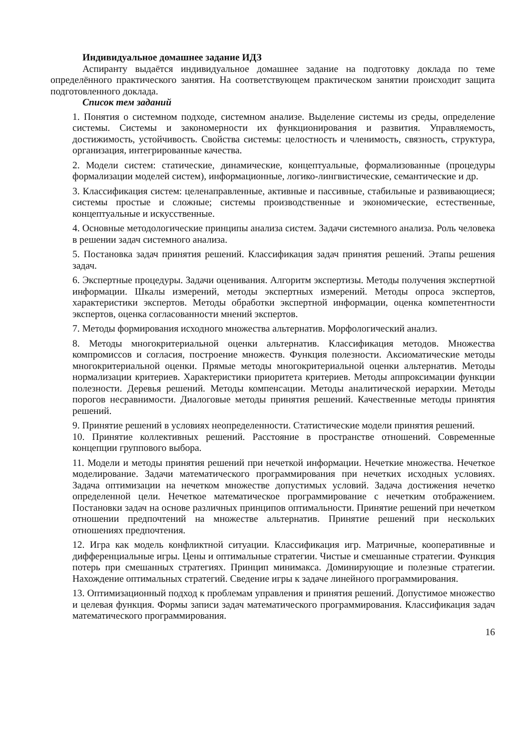Индивидуальное домашнее задание ИДЗ
Аспиранту выдаётся индивидуальное домашнее задание на подготовку доклада по теме определённого практического занятия. На соответствующем практическом занятии происходит защита подготовленного доклада.
Список тем заданий
1. Понятия о системном подходе, системном анализе. Выделение системы из среды, определение системы. Системы и закономерности их функционирования и развития. Управляемость, достижимость, устойчивость. Свойства системы: целостность и членимость, связность, структура, организация, интегрированные качества.
2. Модели систем: статические, динамические, концептуальные, формализованные (процедуры формализации моделей систем), информационные, логико-лингвистические, семантические и др.
3. Классификация систем: целенаправленные, активные и пассивные, стабильные и развивающиеся; системы простые и сложные; системы производственные и экономические, естественные, концептуальные и искусственные.
4. Основные методологические принципы анализа систем. Задачи системного анализа. Роль человека в решении задач системного анализа.
5. Постановка задач принятия решений. Классификация задач принятия решений. Этапы решения задач.
6. Экспертные процедуры. Задачи оценивания. Алгоритм экспертизы. Методы получения экспертной информации. Шкалы измерений, методы экспертных измерений. Методы опроса экспертов, характеристики экспертов. Методы обработки экспертной информации, оценка компетентности экспертов, оценка согласованности мнений экспертов.
7. Методы формирования исходного множества альтернатив. Морфологический анализ.
8. Методы многокритериальной оценки альтернатив. Классификация методов. Множества компромиссов и согласия, построение множеств. Функция полезности. Аксиоматические методы многокритериальной оценки. Прямые методы многокритериальной оценки альтернатив. Методы нормализации критериев. Характеристики приоритета критериев. Методы аппроксимации функции полезности. Деревья решений. Методы компенсации. Методы аналитической иерархии. Методы порогов несравнимости. Диалоговые методы принятия решений. Качественные методы принятия решений.
9. Принятие решений в условиях неопределенности. Статистические модели принятия решений.
10. Принятие коллективных решений. Расстояние в пространстве отношений. Современные концепции группового выбора.
11. Модели и методы принятия решений при нечеткой информации. Нечеткие множества. Нечеткое моделирование. Задачи математического программирования при нечетких исходных условиях. Задача оптимизации на нечетком множестве допустимых условий. Задача достижения нечетко определенной цели. Нечеткое математическое программирование с нечетким отображением. Постановки задач на основе различных принципов оптимальности. Принятие решений при нечетком отношении предпочтений на множестве альтернатив. Принятие решений при нескольких отношениях предпочтения.
12. Игра как модель конфликтной ситуации. Классификация игр. Матричные, кооперативные и дифференциальные игры. Цены и оптимальные стратегии. Чистые и смешанные стратегии. Функция потерь при смешанных стратегиях. Принцип минимакса. Доминирующие и полезные стратегии. Нахождение оптимальных стратегий. Сведение игры к задаче линейного программирования.
13. Оптимизационный подход к проблемам управления и принятия решений. Допустимое множество и целевая функция. Формы записи задач математического программирования. Классификация задач математического программирования.
16